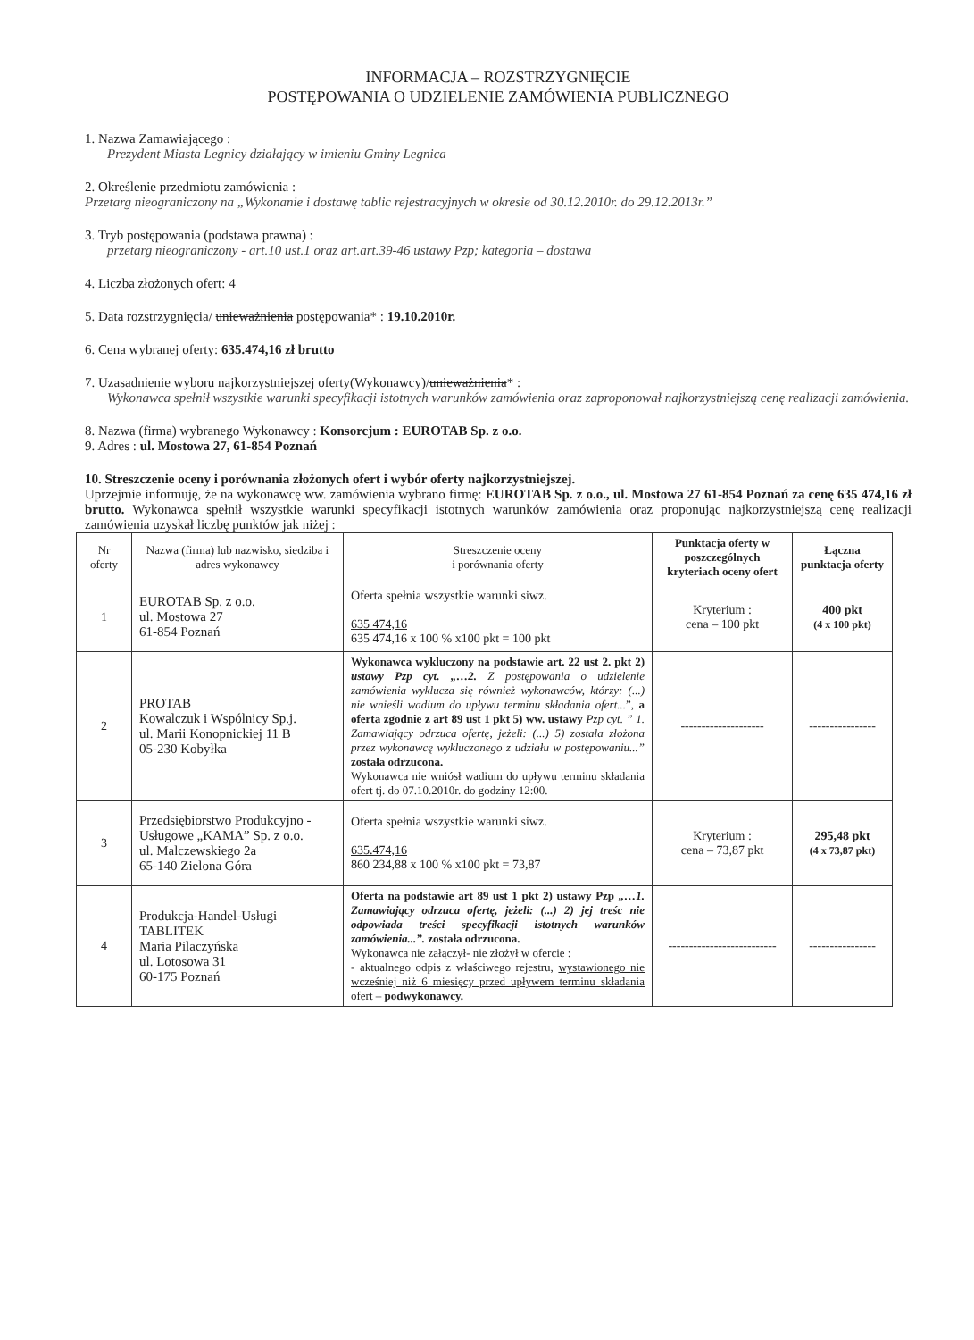INFORMACJA – ROZSTRZYGNIĘCIE
POSTĘPOWANIA O UDZIELENIE ZAMÓWIENIA PUBLICZNEGO
1. Nazwa Zamawiającego :
Prezydent Miasta Legnicy działający w imieniu Gminy Legnica
2. Określenie przedmiotu zamówienia :
Przetarg nieograniczony na „Wykonanie i dostawę tablic rejestracyjnych w okresie od 30.12.2010r. do 29.12.2013r.”
3. Tryb postępowania (podstawa prawna) :
przetarg nieograniczony - art.10 ust.1 oraz art.art.39-46 ustawy Pzp; kategoria – dostawa
4. Liczba złożonych ofert: 4
5. Data rozstrzygnięcia/ unieważnienia postępowania* : 19.10.2010r.
6. Cena wybranej oferty: 635.474,16 zł brutto
7. Uzasadnienie wyboru najkorzystniejszej oferty(Wykonawcy)/unieważnienia* :
Wykonawca spełnił wszystkie warunki specyfikacji istotnych warunków zamówienia oraz zaproponował najkorzystniejszą cenę realizacji zamówienia.
8. Nazwa (firma) wybranego Wykonawcy : Konsorcjum : EUROTAB Sp. z o.o.
9. Adres : ul. Mostowa 27, 61-854 Poznań
10. Streszczenie oceny i porównania złożonych ofert i wybór oferty najkorzystniejszej.
Uprzejmie informuję, że na wykonawcę ww. zamówienia wybrano firmę: EUROTAB Sp. z o.o., ul. Mostowa 27 61-854 Poznań za cenę 635 474,16 zł brutto. Wykonawca spełnił wszystkie warunki specyfikacji istotnych warunków zamówienia oraz proponując najkorzystniejszą cenę realizacji zamówienia uzyskał liczbę punktów jak niżej :
| Nr oferty | Nazwa (firma) lub nazwisko, siedziba i adres wykonawcy | Streszczenie oceny i porównania oferty | Punktacja oferty w poszczególnych kryteriach oceny ofert | Łączna punktacja oferty |
| --- | --- | --- | --- | --- |
| 1 | EUROTAB Sp. z o.o. ul. Mostowa 27 61-854 Poznań | Oferta spełnia wszystkie warunki siwz. 635 474,16 635 474,16 x 100 % x100 pkt = 100 pkt | Kryterium : cena – 100 pkt | 400 pkt (4 x 100 pkt) |
| 2 | PROTAB Kowalczuk i Wspólnicy Sp.j. ul. Marii Konopnickiej 11 B 05-230 Kobyłka | Wykonawca wykluczony na podstawie art. 22 ust 2. pkt 2) ustawy Pzp cyt. „…2. Z postępowania o udzielenie zamówienia wyklucza się również wykonawców, którzy: (...) nie wnieśli wadium do upływu terminu składania ofert... ”, a oferta zgodnie z art 89 ust 1 pkt 5) ww. ustawy Pzp cyt. ” 1. Zamawiający odrzuca ofertę, jeżeli: (...) 5) została złożona przez wykonawcę wykluczonego z udziału w postępowaniu...” została odrzucona. Wykonawca nie wniósł wadium do upływu terminu składania ofert tj. do 07.10.2010r. do godziny 12:00. | -------------------- | ---------------- |
| 3 | Przedsiębiorstwo Produkcyjno -Usługowe „KAMA” Sp. z o.o. ul. Malczewskiego 2a 65-140 Zielona Góra | Oferta spełnia wszystkie warunki siwz. 635.474,16 860 234,88 x 100 % x100 pkt = 73,87 | Kryterium : cena – 73,87 pkt | 295,48 pkt (4 x 73,87 pkt) |
| 4 | Produkcja-Handel-Usługi TABLITEK Maria Pilaczyńska ul. Lotosowa 31 60-175 Poznań | Oferta na podstawie art 89 ust 1 pkt 2) ustawy Pzp „…1. Zamawiający odrzuca ofertę, jeżeli: (...) 2) jej treśc nie odpowiada treści specyfikacji istotnych warunków zamówienia...”. została odrzucona. Wykonawca nie załączył- nie złożył w ofercie : - aktualnego odpis z właściwego rejestru, wystawionego nie wcześniej niż 6 miesięcy przed upływem terminu składania ofert – podwykonawcy. | -------------------------- | ---------------- |